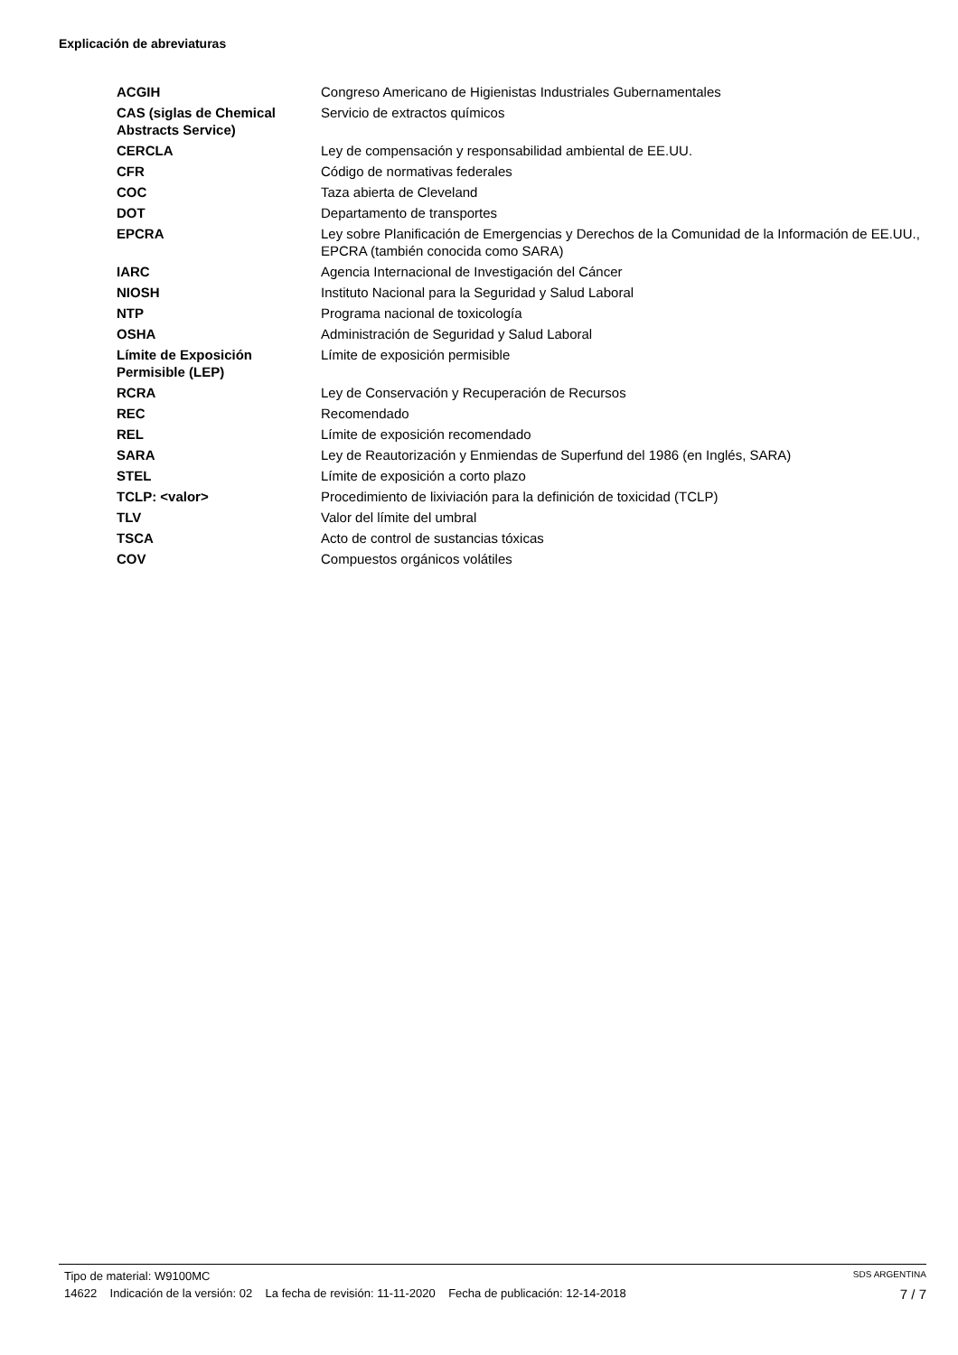Explicación de abreviaturas
| ACGIH | Congreso Americano de Higienistas Industriales Gubernamentales |
| CAS (siglas de Chemical Abstracts Service) | Servicio de extractos químicos |
| CERCLA | Ley de compensación y responsabilidad ambiental de EE.UU. |
| CFR | Código de normativas federales |
| COC | Taza abierta de Cleveland |
| DOT | Departamento de transportes |
| EPCRA | Ley sobre Planificación de Emergencias y Derechos de la Comunidad de la Información de EE.UU., EPCRA (también conocida como SARA) |
| IARC | Agencia Internacional de Investigación del Cáncer |
| NIOSH | Instituto Nacional para la Seguridad y Salud Laboral |
| NTP | Programa nacional de toxicología |
| OSHA | Administración de Seguridad y Salud Laboral |
| Límite de Exposición Permisible (LEP) | Límite de exposición permisible |
| RCRA | Ley de Conservación y Recuperación de Recursos |
| REC | Recomendado |
| REL | Límite de exposición recomendado |
| SARA | Ley de Reautorización y Enmiendas de Superfund del 1986 (en Inglés, SARA) |
| STEL | Límite de exposición a corto plazo |
| TCLP: <valor> | Procedimiento de lixiviación para la definición de toxicidad (TCLP) |
| TLV | Valor del límite del umbral |
| TSCA | Acto de control de sustancias tóxicas |
| COV | Compuestos orgánicos volátiles |
Tipo de material: W9100MC SDS ARGENTINA
14622 Indicación de la versión: 02 La fecha de revisión: 11-11-2020 Fecha de publicación: 12-14-2018 7 / 7